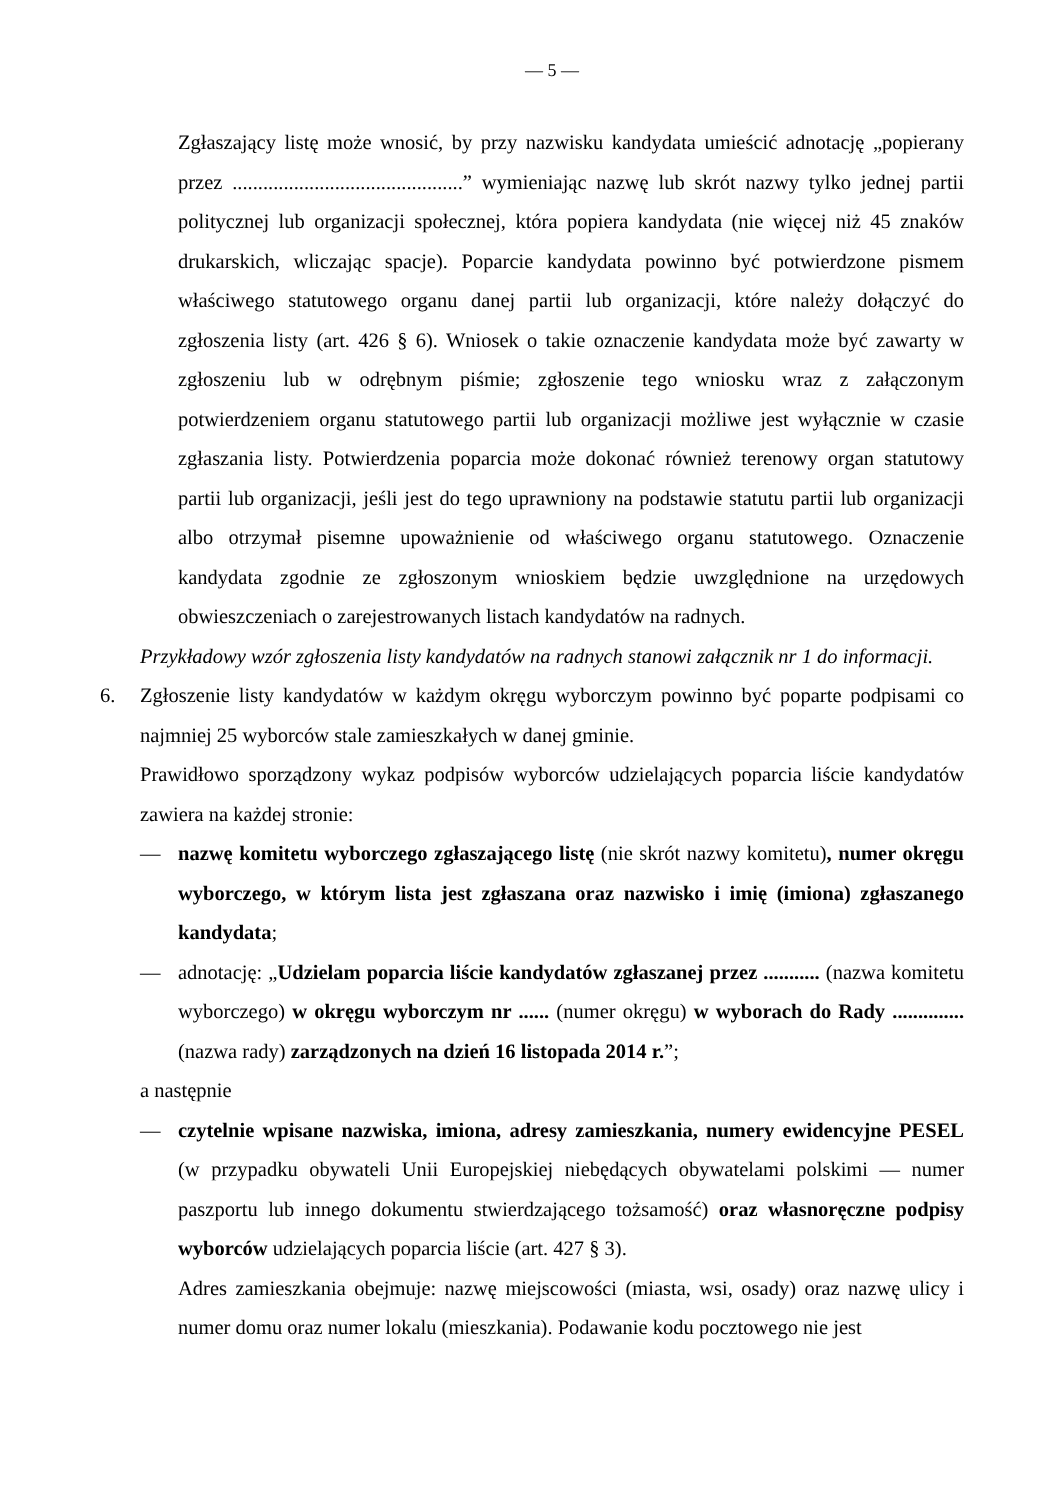— 5 —
Zgłaszający listę może wnosić, by przy nazwisku kandydata umieścić adnotację „popierany przez .............................................” wymieniając nazwę lub skrót nazwy tylko jednej partii politycznej lub organizacji społecznej, która popiera kandydata (nie więcej niż 45 znaków drukarskich, wliczając spacje). Poparcie kandydata powinno być potwierdzone pismem właściwego statutowego organu danej partii lub organizacji, które należy dołączyć do zgłoszenia listy (art. 426 § 6). Wniosek o takie oznaczenie kandydata może być zawarty w zgłoszeniu lub w odrębnym piśmie; zgłoszenie tego wniosku wraz z załączonym potwierdzeniem organu statutowego partii lub organizacji możliwe jest wyłącznie w czasie zgłaszania listy. Potwierdzenia poparcia może dokonać również terenowy organ statutowy partii lub organizacji, jeśli jest do tego uprawniony na podstawie statutu partii lub organizacji albo otrzymał pisemne upoważnienie od właściwego organu statutowego. Oznaczenie kandydata zgodnie ze zgłoszonym wnioskiem będzie uwzględnione na urzędowych obwieszczeniach o zarejestrowanych listach kandydatów na radnych.
Przykładowy wzór zgłoszenia listy kandydatów na radnych stanowi załącznik nr 1 do informacji.
6. Zgłoszenie listy kandydatów w każdym okręgu wyborczym powinno być poparte podpisami co najmniej 25 wyborców stale zamieszkałych w danej gminie.
Prawidłowo sporządzony wykaz podpisów wyborców udzielających poparcia liście kandydatów zawiera na każdej stronie:
— nazwę komitetu wyborczego zgłaszającego listę (nie skrót nazwy komitetu), numer okręgu wyborczego, w którym lista jest zgłaszana oraz nazwisko i imię (imiona) zgłaszanego kandydata;
— adnotację: „Udzielam poparcia liście kandydatów zgłaszanej przez ........... (nazwa komitetu wyborczego) w okręgu wyborczym nr ...... (numer okręgu) w wyborach do Rady .............. (nazwa rady) zarządzonych na dzień 16 listopada 2014 r.”;
a następnie
— czytelnie wpisane nazwiska, imiona, adresy zamieszkania, numery ewidencyjne PESEL (w przypadku obywateli Unii Europejskiej niebędących obywatelami polskimi — numer paszportu lub innego dokumentu stwierdzającego tożsamość) oraz własnoręczne podpisy wyborców udzielających poparcia liście (art. 427 § 3).
Adres zamieszkania obejmuje: nazwę miejscowości (miasta, wsi, osady) oraz nazwę ulicy i numer domu oraz numer lokalu (mieszkania). Podawanie kodu pocztowego nie jest